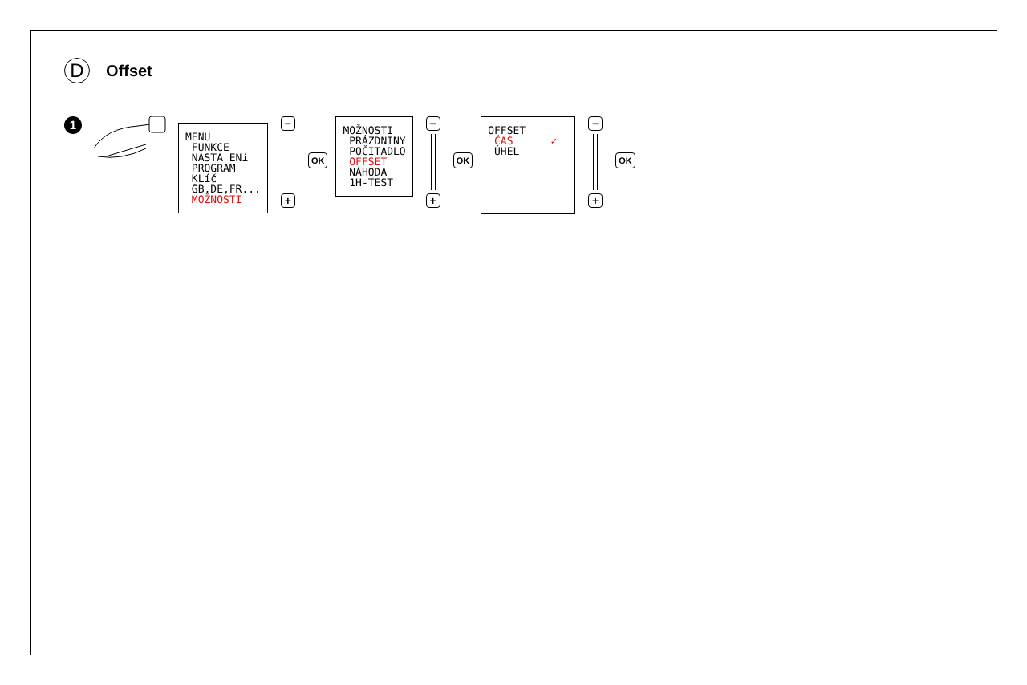D
Offset
1
MENU FUNKCE NASTA ENí PROGRAM KLíč GB,DE,FR... MOŽNOSTI
−
+
OK
MOŽNOSTI PRÁZDNINY POČITADLO OFFSET NÁHODA 1H-TEST
−
+
OK
OFFSET ČAS ✓ ÚHEL
−
+
OK